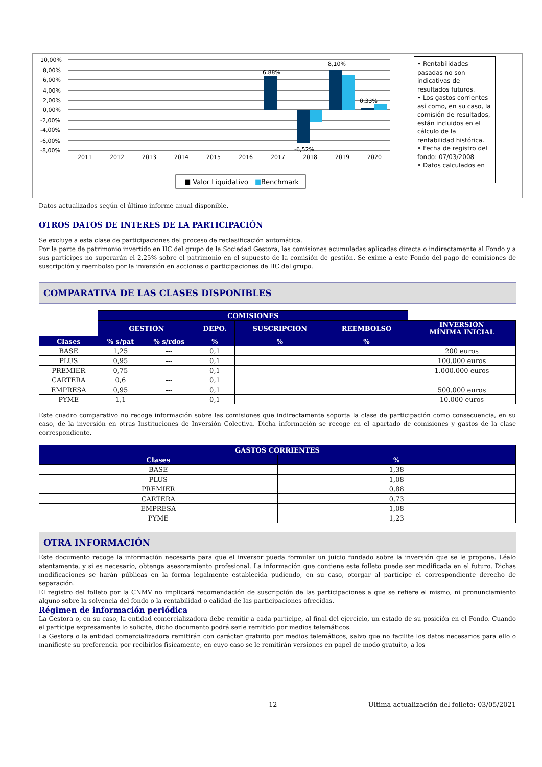10,00%
8,00%
6,00%
4,00%
2,00%
0,00%
-2,00%
-4,00%
-6,00%
-8,00%
2011
2012
2013
2014
2015
2016
2017
2018
2019
2020
6,88%
8,10%
-6,52%
0,33%
■ Valor Liquidativo
■
Benchmark
• Rentabilidades pasadas no son indicativas de resultados futuros.
• Los gastos corrientes así como, en su caso, la comisión de resultados, están incluidos en el cálculo de la rentabilidad histórica.
• Fecha de registro del fondo: 07/03/2008
• Datos calculados en
Datos actualizados según el último informe anual disponible.
OTROS DATOS DE INTERES DE LA PARTICIPACIÓN
Se excluye a esta clase de participaciones del proceso de reclasificación automática.
Por la parte de patrimonio invertido en IIC del grupo de la Sociedad Gestora, las comisiones acumuladas aplicadas directa o indirectamente al Fondo y a sus partícipes no superarán el 2,25% sobre el patrimonio en el supuesto de la comisión de gestión. Se exime a este Fondo del pago de comisiones de suscripción y reembolso por la inversión en acciones o participaciones de IIC del grupo.
COMPARATIVA DE LAS CLASES DISPONIBLES
| | COMISIONES | | | | | |
| | GESTIÓN | | DEPO. | SUSCRIPCIÓN | REEMBOLSO | INVERSIÓN MÍNIMA INICIAL |
| Clases | % s/pat | % s/rdos | % | % | % | |
| BASE | 1,25 | --- | 0,1 | | | 200 euros |
| PLUS | 0,95 | --- | 0,1 | | | 100.000 euros |
| PREMIER | 0,75 | --- | 0,1 | | | 1.000.000 euros |
| CARTERA | 0,6 | --- | 0,1 | | | |
| EMPRESA | 0,95 | --- | 0,1 | | | 500.000 euros |
| PYME | 1,1 | --- | 0,1 | | | 10.000 euros |
Este cuadro comparativo no recoge información sobre las comisiones que indirectamente soporta la clase de participación como consecuencia, en su caso, de la inversión en otras Instituciones de Inversión Colectiva. Dicha información se recoge en el apartado de comisiones y gastos de la clase correspondiente.
| GASTOS CORRIENTES | |
| --- | --- |
| Clases | % |
| BASE | 1,38 |
| PLUS | 1,08 |
| PREMIER | 0,88 |
| CARTERA | 0,73 |
| EMPRESA | 1,08 |
| PYME | 1,23 |
OTRA INFORMACIÓN
Este documento recoge la información necesaria para que el inversor pueda formular un juicio fundado sobre la inversión que se le propone. Léalo atentamente, y si es necesario, obtenga asesoramiento profesional. La información que contiene este folleto puede ser modificada en el futuro. Dichas modificaciones se harán públicas en la forma legalmente establecida pudiendo, en su caso, otorgar al partícipe el correspondiente derecho de separación.
El registro del folleto por la CNMV no implicará recomendación de suscripción de las participaciones a que se refiere el mismo, ni pronunciamiento alguno sobre la solvencia del fondo o la rentabilidad o calidad de las participaciones ofrecidas.
Régimen de información periódica
La Gestora o, en su caso, la entidad comercializadora debe remitir a cada partícipe, al final del ejercicio, un estado de su posición en el Fondo. Cuando el partícipe expresamente lo solicite, dicho documento podrá serle remitido por medios telemáticos.
La Gestora o la entidad comercializadora remitirán con carácter gratuito por medios telemáticos, salvo que no facilite los datos necesarios para ello o manifieste su preferencia por recibirlos físicamente, en cuyo caso se le remitirán versiones en papel de modo gratuito, a los
12 Última actualización del folleto: 03/05/2021